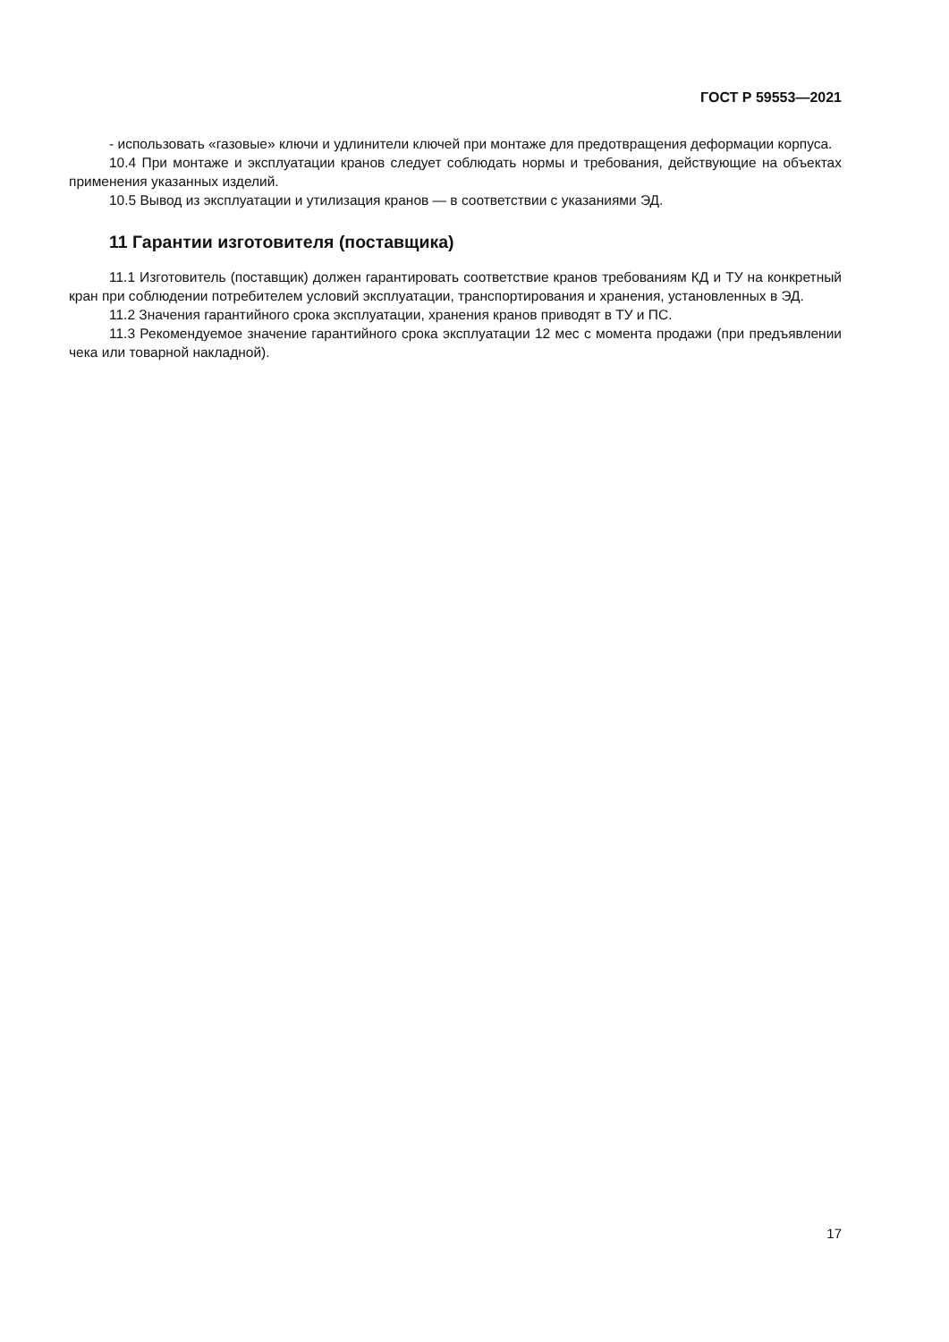ГОСТ Р 59553—2021
- использовать «газовые» ключи и удлинители ключей при монтаже для предотвращения деформации корпуса.
10.4 При монтаже и эксплуатации кранов следует соблюдать нормы и требования, действующие на объектах применения указанных изделий.
10.5 Вывод из эксплуатации и утилизация кранов — в соответствии с указаниями ЭД.
11 Гарантии изготовителя (поставщика)
11.1 Изготовитель (поставщик) должен гарантировать соответствие кранов требованиям КД и ТУ на конкретный кран при соблюдении потребителем условий эксплуатации, транспортирования и хранения, установленных в ЭД.
11.2 Значения гарантийного срока эксплуатации, хранения кранов приводят в ТУ и ПС.
11.3 Рекомендуемое значение гарантийного срока эксплуатации 12 мес с момента продажи (при предъявлении чека или товарной накладной).
17